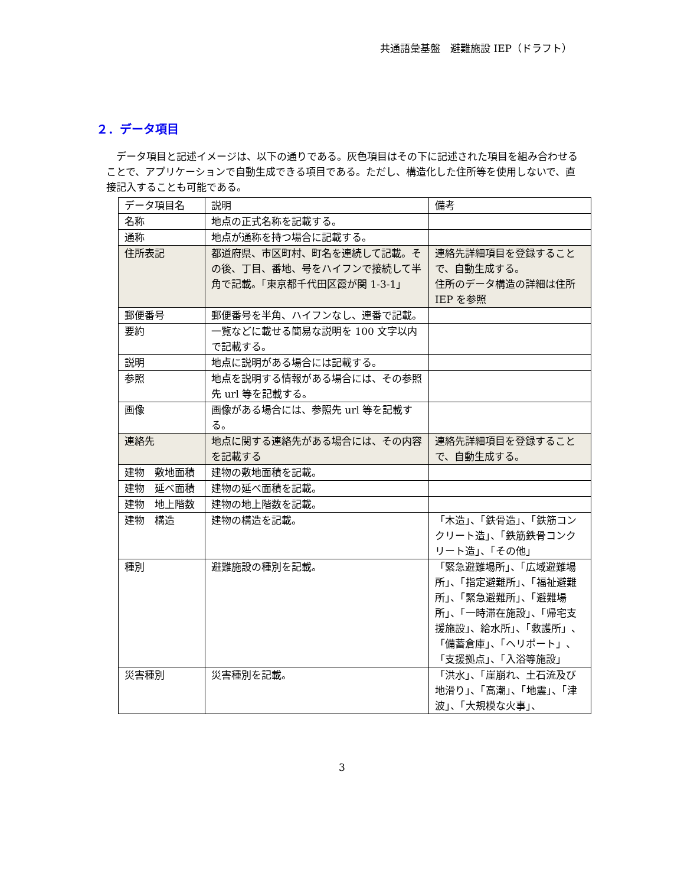共通語彙基盤　避難施設 IEP（ドラフト）
２．データ項目
データ項目と記述イメージは、以下の通りである。灰色項目はその下に記述された項目を組み合わせることで、アプリケーションで自動生成できる項目である。ただし、構造化した住所等を使用しないで、直接記入することも可能である。
| データ項目名 | 説明 | 備考 |
| --- | --- | --- |
| 名称 | 地点の正式名称を記載する。 | |
| 通称 | 地点が通称を持つ場合に記載する。 | |
| 住所表記 | 都道府県、市区町村、町名を連続して記載。その後、丁目、番地、号をハイフンで接続して半角で記載。「東京都千代田区霞が関 1-3-1」 | 連絡先詳細項目を登録することで、自動生成する。 住所のデータ構造の詳細は住所 IEP を参照 |
| 郵便番号 | 郵便番号を半角、ハイフンなし、連番で記載。 | |
| 要約 | 一覧などに載せる簡易な説明を 100 文字以内で記載する。 | |
| 説明 | 地点に説明がある場合には記載する。 | |
| 参照 | 地点を説明する情報がある場合には、その参照先 url 等を記載する。 | |
| 画像 | 画像がある場合には、参照先 url 等を記載する。 | |
| 連絡先 | 地点に関する連絡先がある場合には、その内容を記載する | 連絡先詳細項目を登録することで、自動生成する。 |
| 建物 敷地面積 | 建物の敷地面積を記載。 | |
| 建物 延べ面積 | 建物の延べ面積を記載。 | |
| 建物 地上階数 | 建物の地上階数を記載。 | |
| 建物 構造 | 建物の構造を記載。 | 「木造」、「鉄骨造」、「鉄筋コンクリート造」、「鉄筋鉄骨コンクリート造」、「その他」 |
| 種別 | 避難施設の種別を記載。 | 「緊急避難場所」、「広域避難場所」、「指定避難所」、「福祉避難所」、「緊急避難所」、「避難場所」、「一時滞在施設」、「帰宅支援施設」、給水所」、「救護所」、「備蓄倉庫」、「ヘリポート」、「支援拠点」、「入浴等施設」 |
| 災害種別 | 災害種別を記載。 | 「洪水」、「崖崩れ、土石流及び地滑り」、「高潮」、「地震」、「津波」、「大規模な火事」、 |
3